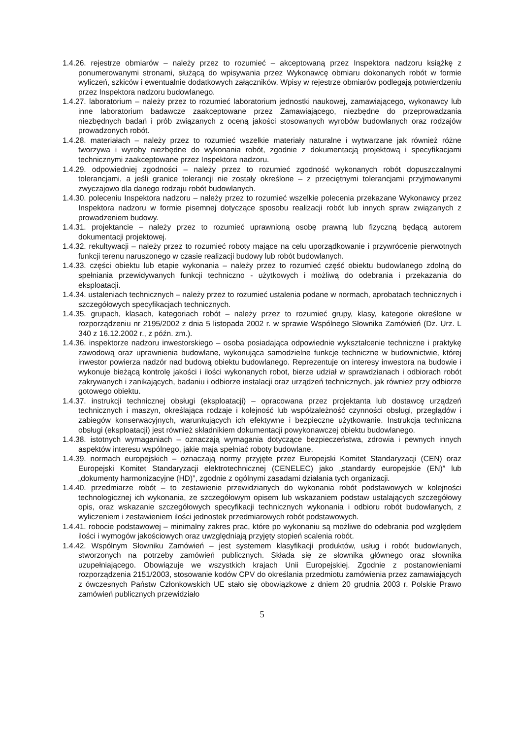1.4.26. rejestrze obmiarów – należy przez to rozumieć – akceptowaną przez Inspektora nadzoru książkę z ponumerowanymi stronami, służącą do wpisywania przez Wykonawcę obmiaru dokonanych robót w formie wyliczeń, szkiców i ewentualnie dodatkowych załączników. Wpisy w rejestrze obmiarów podlegają potwierdzeniu przez Inspektora nadzoru budowlanego.
1.4.27. laboratorium – należy przez to rozumieć laboratorium jednostki naukowej, zamawiającego, wykonawcy lub inne laboratorium badawcze zaakceptowane przez Zamawiającego, niezbędne do przeprowadzania niezbędnych badań i prób związanych z oceną jakości stosowanych wyrobów budowlanych oraz rodzajów prowadzonych robót.
1.4.28. materiałach – należy przez to rozumieć wszelkie materiały naturalne i wytwarzane jak również różne tworzywa i wyroby niezbędne do wykonania robót, zgodnie z dokumentacją projektową i specyfikacjami technicznymi zaakceptowane przez Inspektora nadzoru.
1.4.29. odpowiedniej zgodności – należy przez to rozumieć zgodność wykonanych robót dopuszczalnymi tolerancjami, a jeśli granice tolerancji nie zostały określone – z przeciętnymi tolerancjami przyjmowanymi zwyczajowo dla danego rodzaju robót budowlanych.
1.4.30. poleceniu Inspektora nadzoru – należy przez to rozumieć wszelkie polecenia przekazane Wykonawcy przez Inspektora nadzoru w formie pisemnej dotyczące sposobu realizacji robót lub innych spraw związanych z prowadzeniem budowy.
1.4.31. projektancie – należy przez to rozumieć uprawnioną osobę prawną lub fizyczną będącą autorem dokumentacji projektowej.
1.4.32. rekultywacji – należy przez to rozumieć roboty mające na celu uporządkowanie i przywrócenie pierwotnych funkcji terenu naruszonego w czasie realizacji budowy lub robót budowlanych.
1.4.33. części obiektu lub etapie wykonania – należy przez to rozumieć część obiektu budowlanego zdolną do spełniania przewidywanych funkcji techniczno - użytkowych i możliwą do odebrania i przekazania do eksploatacji.
1.4.34. ustaleniach technicznych – należy przez to rozumieć ustalenia podane w normach, aprobatach technicznych i szczegółowych specyfikacjach technicznych.
1.4.35. grupach, klasach, kategoriach robót – należy przez to rozumieć grupy, klasy, kategorie określone w rozporządzeniu nr 2195/2002 z dnia 5 listopada 2002 r. w sprawie Wspólnego Słownika Zamówień (Dz. Urz. L 340 z 16.12.2002 r., z późn. zm.).
1.4.36. inspektorze nadzoru inwestorskiego – osoba posiadająca odpowiednie wykształcenie techniczne i praktykę zawodową oraz uprawnienia budowlane, wykonująca samodzielne funkcje techniczne w budownictwie, której inwestor powierza nadzór nad budową obiektu budowlanego. Reprezentuje on interesy inwestora na budowie i wykonuje bieżącą kontrolę jakości i ilości wykonanych robot, bierze udział w sprawdzianach i odbiorach robót zakrywanych i zanikających, badaniu i odbiorze instalacji oraz urządzeń technicznych, jak również przy odbiorze gotowego obiektu.
1.4.37. instrukcji technicznej obsługi (eksploatacji) – opracowana przez projektanta lub dostawcę urządzeń technicznych i maszyn, określająca rodzaje i kolejność lub współzależność czynności obsługi, przeglądów i zabiegów konserwacyjnych, warunkujących ich efektywne i bezpieczne użytkowanie. Instrukcja techniczna obsługi (eksploatacji) jest również składnikiem dokumentacji powykonawczej obiektu budowlanego.
1.4.38. istotnych wymaganiach – oznaczają wymagania dotyczące bezpieczeństwa, zdrowia i pewnych innych aspektów interesu wspólnego, jakie maja spełniać roboty budowlane.
1.4.39. normach europejskich – oznaczają normy przyjęte przez Europejski Komitet Standaryzacji (CEN) oraz Europejski Komitet Standaryzacji elektrotechnicznej (CENELEC) jako „standardy europejskie (EN)” lub „dokumenty harmonizacyjne (HD)”, zgodnie z ogólnymi zasadami działania tych organizacji.
1.4.40. przedmiarze robót – to zestawienie przewidzianych do wykonania robót podstawowych w kolejności technologicznej ich wykonania, ze szczegółowym opisem lub wskazaniem podstaw ustalających szczegółowy opis, oraz wskazanie szczegółowych specyfikacji technicznych wykonania i odbioru robót budowlanych, z wyliczeniem i zestawieniem ilości jednostek przedmiarowych robót podstawowych.
1.4.41. robocie podstawowej – minimalny zakres prac, które po wykonaniu są możliwe do odebrania pod względem ilości i wymogów jakościowych oraz uwzględniają przyjęty stopień scalenia robót.
1.4.42. Wspólnym Słowniku Zamówień – jest systemem klasyfikacji produktów, usług i robót budowlanych, stworzonych na potrzeby zamówień publicznych. Składa się ze słownika głównego oraz słownika uzupełniającego. Obowiązuje we wszystkich krajach Unii Europejskiej. Zgodnie z postanowieniami rozporządzenia 2151/2003, stosowanie kodów CPV do określania przedmiotu zamówienia przez zamawiających z ówczesnych Państw Członkowskich UE stało się obowiązkowe z dniem 20 grudnia 2003 r. Polskie Prawo zamówień publicznych przewidziało
5